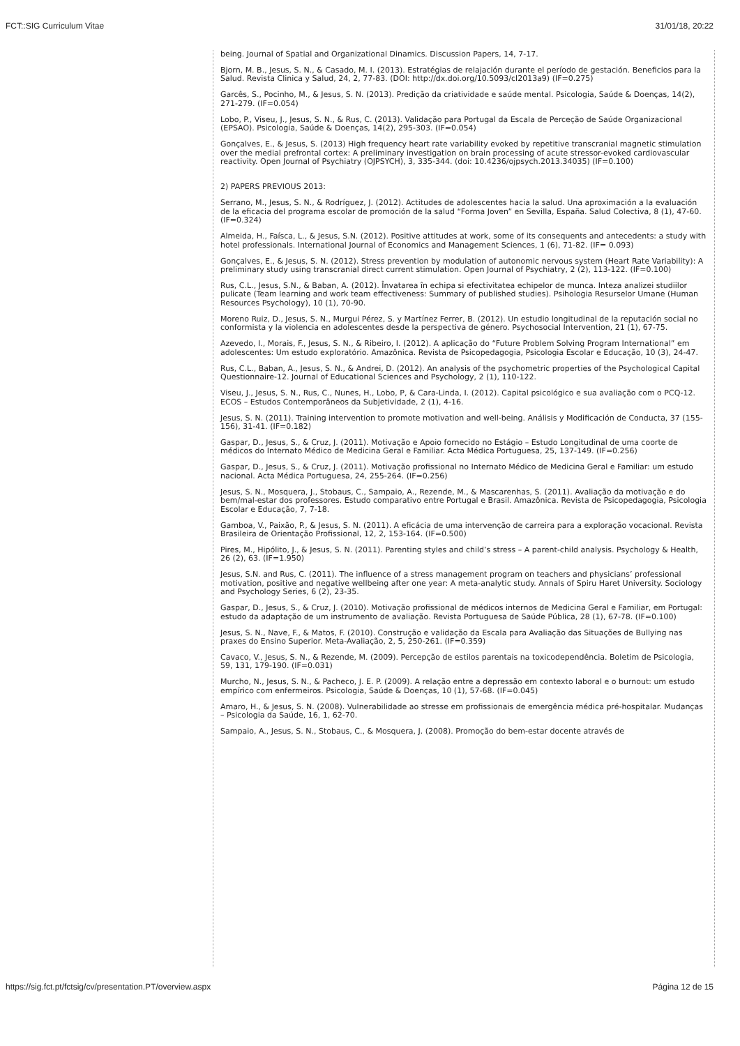FCT::SIG Curriculum Vitae 31/01/18, 20:22
being. Journal of Spatial and Organizational Dinamics. Discussion Papers, 14, 7-17.
Bjorn, M. B., Jesus, S. N., & Casado, M. I. (2013). Estratégias de relajación durante el período de gestación. Beneficios para la Salud. Revista Clinica y Salud, 24, 2, 77-83. (DOI: http://dx.doi.org/10.5093/cl2013a9) (IF=0.275)
Garcês, S., Pocinho, M., & Jesus, S. N. (2013). Predição da criatividade e saúde mental. Psicologia, Saúde & Doenças, 14(2), 271-279. (IF=0.054)
Lobo, P., Viseu, J., Jesus, S. N., & Rus, C. (2013). Validação para Portugal da Escala de Perceção de Saúde Organizacional (EPSAO). Psicologia, Saúde & Doenças, 14(2), 295-303. (IF=0.054)
Gonçalves, E., & Jesus, S. (2013) High frequency heart rate variability evoked by repetitive transcranial magnetic stimulation over the medial prefrontal cortex: A preliminary investigation on brain processing of acute stressor-evoked cardiovascular reactivity. Open Journal of Psychiatry (OJPSYCH), 3, 335-344. (doi: 10.4236/ojpsych.2013.34035) (IF=0.100)
2) PAPERS PREVIOUS 2013:
Serrano, M., Jesus, S. N., & Rodríguez, J. (2012). Actitudes de adolescentes hacia la salud. Una aproximación a la evaluación de la eficacia del programa escolar de promoción de la salud “Forma Joven” en Sevilla, España. Salud Colectiva, 8 (1), 47-60. (IF=0.324)
Almeida, H., Faísca, L., & Jesus, S.N. (2012). Positive attitudes at work, some of its consequents and antecedents: a study with hotel professionals. International Journal of Economics and Management Sciences, 1 (6), 71-82. (IF= 0.093)
Gonçalves, E., & Jesus, S. N. (2012). Stress prevention by modulation of autonomic nervous system (Heart Rate Variability): A preliminary study using transcranial direct current stimulation. Open Journal of Psychiatry, 2 (2), 113-122. (IF=0.100)
Rus, C.L., Jesus, S.N., & Baban, A. (2012). Învatarea în echipa si efectivitatea echipelor de munca. Inteza analizei studiilor pulicate (Team learning and work team effectiveness: Summary of published studies). Psihologia Resurselor Umane (Human Resources Psychology), 10 (1), 70-90.
Moreno Ruiz, D., Jesus, S. N., Murgui Pérez, S. y Martínez Ferrer, B. (2012). Un estudio longitudinal de la reputación social no conformista y la violencia en adolescentes desde la perspectiva de género. Psychosocial Intervention, 21 (1), 67-75.
Azevedo, I., Morais, F., Jesus, S. N., & Ribeiro, I. (2012). A aplicação do “Future Problem Solving Program International” em adolescentes: Um estudo exploratório. Amazônica. Revista de Psicopedagogia, Psicologia Escolar e Educação, 10 (3), 24-47.
Rus, C.L., Baban, A., Jesus, S. N., & Andrei, D. (2012). An analysis of the psychometric properties of the Psychological Capital Questionnaire-12. Journal of Educational Sciences and Psychology, 2 (1), 110-122.
Viseu, J., Jesus, S. N., Rus, C., Nunes, H., Lobo, P, & Cara-Linda, I. (2012). Capital psicológico e sua avaliação com o PCQ-12. ECOS – Estudos Contemporâneos da Subjetividade, 2 (1), 4-16.
Jesus, S. N. (2011). Training intervention to promote motivation and well-being. Análisis y Modificación de Conducta, 37 (155-156), 31-41. (IF=0.182)
Gaspar, D., Jesus, S., & Cruz, J. (2011). Motivação e Apoio fornecido no Estágio – Estudo Longitudinal de uma coorte de médicos do Internato Médico de Medicina Geral e Familiar. Acta Médica Portuguesa, 25, 137-149. (IF=0.256)
Gaspar, D., Jesus, S., & Cruz, J. (2011). Motivação profissional no Internato Médico de Medicina Geral e Familiar: um estudo nacional. Acta Médica Portuguesa, 24, 255-264. (IF=0.256)
Jesus, S. N., Mosquera, J., Stobaus, C., Sampaio, A., Rezende, M., & Mascarenhas, S. (2011). Avaliação da motivação e do bem/mal-estar dos professores. Estudo comparativo entre Portugal e Brasil. Amazônica. Revista de Psicopedagogia, Psicologia Escolar e Educação, 7, 7-18.
Gamboa, V., Paixão, P., & Jesus, S. N. (2011). A eficácia de uma intervenção de carreira para a exploração vocacional. Revista Brasileira de Orientação Profissional, 12, 2, 153-164. (IF=0.500)
Pires, M., Hipólito, J., & Jesus, S. N. (2011). Parenting styles and child’s stress – A parent-child analysis. Psychology & Health, 26 (2), 63. (IF=1.950)
Jesus, S.N. and Rus, C. (2011). The influence of a stress management program on teachers and physicians’ professional motivation, positive and negative wellbeing after one year: A meta-analytic study. Annals of Spiru Haret University. Sociology and Psychology Series, 6 (2), 23-35.
Gaspar, D., Jesus, S., & Cruz, J. (2010). Motivação profissional de médicos internos de Medicina Geral e Familiar, em Portugal: estudo da adaptação de um instrumento de avaliação. Revista Portuguesa de Saúde Pública, 28 (1), 67-78. (IF=0.100)
Jesus, S. N., Nave, F., & Matos, F. (2010). Construção e validação da Escala para Avaliação das Situações de Bullying nas praxes do Ensino Superior. Meta-Avaliação, 2, 5, 250-261. (IF=0.359)
Cavaco, V., Jesus, S. N., & Rezende, M. (2009). Percepção de estilos parentais na toxicodependência. Boletim de Psicologia, 59, 131, 179-190. (IF=0.031)
Murcho, N., Jesus, S. N., & Pacheco, J. E. P. (2009). A relação entre a depressão em contexto laboral e o burnout: um estudo empírico com enfermeiros. Psicologia, Saúde & Doenças, 10 (1), 57-68. (IF=0.045)
Amaro, H., & Jesus, S. N. (2008). Vulnerabilidade ao stresse em profissionais de emergência médica pré-hospitalar. Mudanças – Psicologia da Saúde, 16, 1, 62-70.
Sampaio, A., Jesus, S. N., Stobaus, C., & Mosquera, J. (2008). Promoção do bem-estar docente através de
https://sig.fct.pt/fctsig/cv/presentation.PT/overview.aspx Página 12 de 15